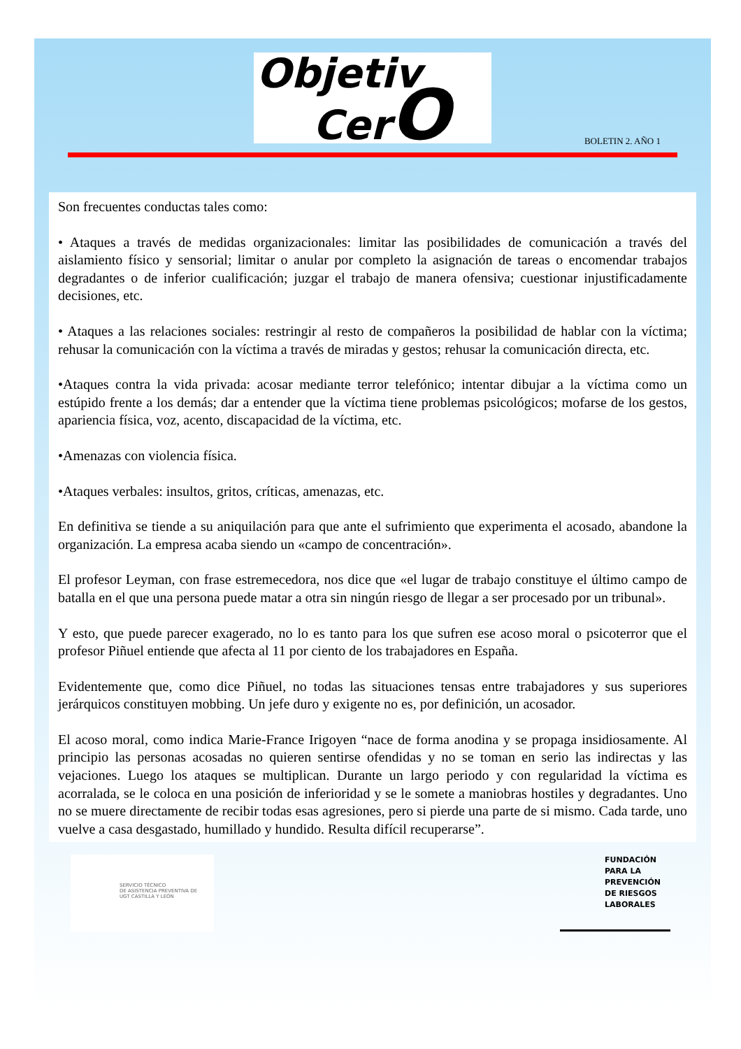Objetiv
CerO
BOLETIN 2. AÑO 1
Son frecuentes conductas tales como:
• Ataques a través de medidas organizacionales: limitar las posibilidades de comunicación a través del aislamiento físico y sensorial; limitar o anular por completo la asignación de tareas o encomendar trabajos degradantes o de inferior cualificación; juzgar el trabajo de manera ofensiva; cuestionar injustificadamente decisiones, etc.
• Ataques a las relaciones sociales: restringir al resto de compañeros la posibilidad de hablar con la víctima; rehusar la comunicación con la víctima a través de miradas y gestos; rehusar la comunicación directa, etc.
•Ataques contra la vida privada: acosar mediante terror telefónico; intentar dibujar a la víctima como un estúpido frente a los demás; dar a entender que la víctima tiene problemas psicológicos; mofarse de los gestos, apariencia física, voz, acento, discapacidad de la víctima, etc.
•Amenazas con violencia física.
•Ataques verbales: insultos, gritos, críticas, amenazas, etc.
En definitiva se tiende a su aniquilación para que ante el sufrimiento que experimenta el acosado, abandone la organización. La empresa acaba siendo un «campo de concentración».
El profesor Leyman, con frase estremecedora, nos dice que «el lugar de trabajo constituye el último campo de batalla en el que una persona puede matar a otra sin ningún riesgo de llegar a ser procesado por un tribunal».
Y esto, que puede parecer exagerado, no lo es tanto para los que sufren ese acoso moral o psicoterror que el profesor Piñuel entiende que afecta al 11 por ciento de los trabajadores en España.
Evidentemente que, como dice Piñuel, no todas las situaciones tensas entre trabajadores y sus superiores jerárquicos constituyen mobbing. Un jefe duro y exigente no es, por definición, un acosador.
El acoso moral, como indica Marie-France Irigoyen “nace de forma anodina y se propaga insidiosamente. Al principio las personas acosadas no quieren sentirse ofendidas y no se toman en serio las indirectas y las vejaciones. Luego los ataques se multiplican. Durante un largo periodo y con regularidad la víctima es acorralada, se le coloca en una posición de inferioridad y se le somete a maniobras hostiles y degradantes. Uno no se muere directamente de recibir todas esas agresiones, pero si pierde una parte de si mismo. Cada tarde, uno vuelve a casa desgastado, humillado y hundido. Resulta difícil recuperarse”.
SERVICIO TÉCNICO
DE ASISTENCIA PREVENTIVA DE
UGT CASTILLA Y LEÓN
FUNDACIÓN
PARA LA
PREVENCIÓN
DE RIESGOS
LABORALES